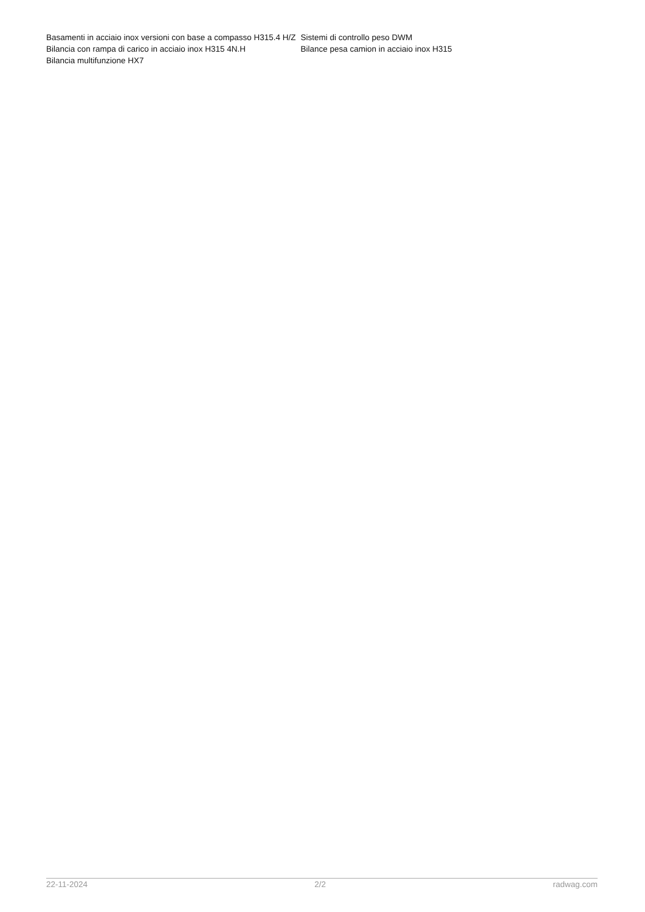| Basamenti in acciaio inox versioni con base a compasso H315.4 H/Z | Sistemi di controllo peso DWM |
| Bilancia con rampa di carico in acciaio inox H315 4N.H | Bilance pesa camion in acciaio inox H315 |
| Bilancia multifunzione HX7 | |
22-11-2024 2/2 radwag.com